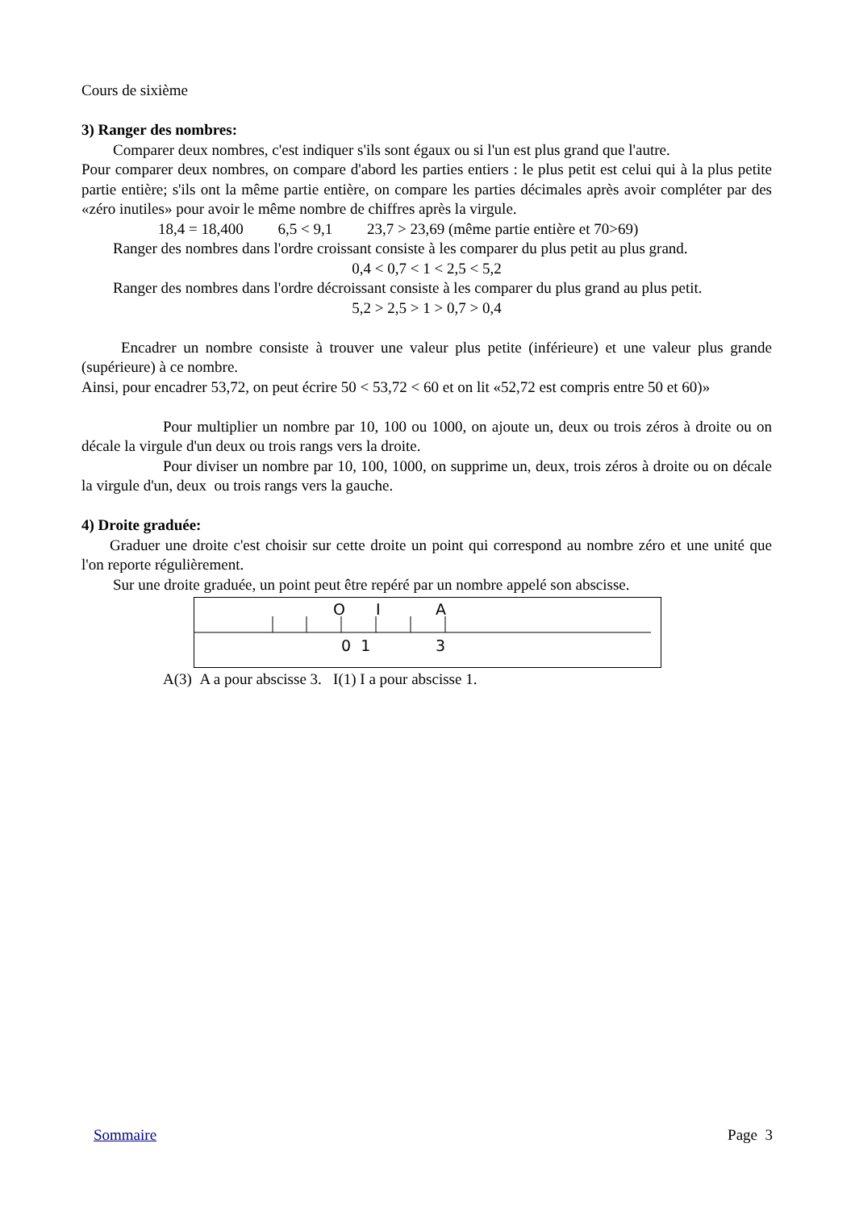Cours de sixième
3) Ranger des nombres:
Comparer deux nombres, c'est indiquer s'ils sont égaux ou si l'un est plus grand que l'autre.
Pour comparer deux nombres, on compare d'abord les parties entiers : le plus petit est celui qui à la plus petite partie entière; s'ils ont la même partie entière, on compare les parties décimales après avoir compléter par des «zéro inutiles» pour avoir le même nombre de chiffres après la virgule.
18,4 = 18,400 6,5 < 9,1 23,7 > 23,69 (même partie entière et 70>69)
Ranger des nombres dans l'ordre croissant consiste à les comparer du plus petit au plus grand.
0,4 < 0,7 < 1 < 2,5 < 5,2
Ranger des nombres dans l'ordre décroissant consiste à les comparer du plus grand au plus petit.
5,2 > 2,5 > 1 > 0,7 > 0,4
Encadrer un nombre consiste à trouver une valeur plus petite (inférieure) et une valeur plus grande (supérieure) à ce nombre.
Ainsi, pour encadrer 53,72, on peut écrire 50 < 53,72 < 60 et on lit «52,72 est compris entre 50 et 60)»
Pour multiplier un nombre par 10, 100 ou 1000, on ajoute un, deux ou trois zéros à droite ou on décale la virgule d'un deux ou trois rangs vers la droite.
Pour diviser un nombre par 10, 100, 1000, on supprime un, deux, trois zéros à droite ou on décale la virgule d'un, deux ou trois rangs vers la gauche.
4) Droite graduée:
Graduer une droite c'est choisir sur cette droite un point qui correspond au nombre zéro et une unité que l'on reporte régulièrement.
Sur une droite graduée, un point peut être repéré par un nombre appelé son abscisse.
O I A
0 1 3
A(3) A a pour abscisse 3. I(1) I a pour abscisse 1.
Sommaire Page 3